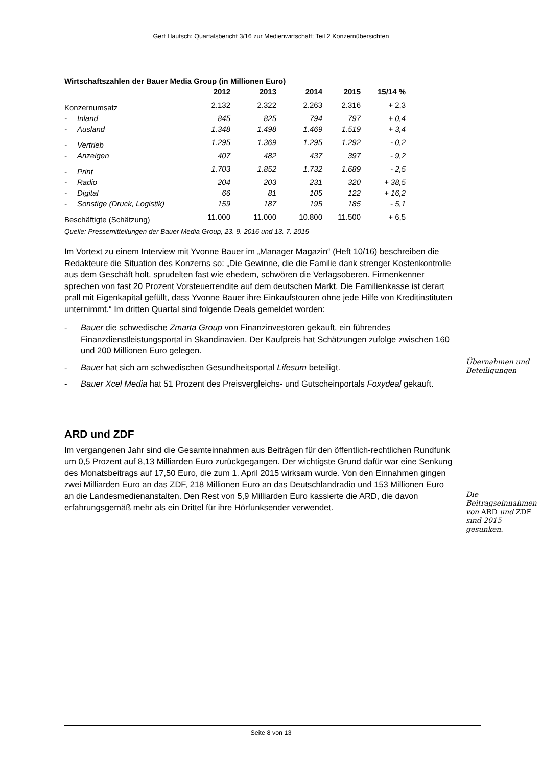Gert Hautsch: Quartalsbericht 3/16 zur Medienwirtschaft; Teil 2 Konzernübersichten
Wirtschaftszahlen der Bauer Media Group (in Millionen Euro)
| | | | 2012 | 2013 | 2014 | 2015 | 15/14 % |
| --- | --- | --- | --- | --- | --- | --- | --- |
| Konzernumsatz | | | 2.132 | 2.322 | 2.263 | 2.316 | + 2,3 |
| - | Inland | | 845 | 825 | 794 | 797 | + 0,4 |
| - | Ausland | | 1.348 | 1.498 | 1.469 | 1.519 | + 3,4 |
| - | Vertrieb | | 1.295 | 1.369 | 1.295 | 1.292 | - 0,2 |
| - | Anzeigen | | 407 | 482 | 437 | 397 | - 9,2 |
| - | Print | | 1.703 | 1.852 | 1.732 | 1.689 | - 2,5 |
| - | Radio | | 204 | 203 | 231 | 320 | + 38,5 |
| - | Digital | | 66 | 81 | 105 | 122 | + 16,2 |
| - | Sonstige (Druck, Logistik) | | 159 | 187 | 195 | 185 | - 5,1 |
| Beschäftigte (Schätzung) | | | 11.000 | 11.000 | 10.800 | 11.500 | + 6,5 |
Quelle: Pressemitteilungen der Bauer Media Group, 23. 9. 2016 und 13. 7. 2015
Im Vortext zu einem Interview mit Yvonne Bauer im „Manager Magazin“ (Heft 10/16) beschreiben die Redakteure die Situation des Konzerns so: „Die Gewinne, die die Familie dank strenger Kostenkontrolle aus dem Geschäft holt, sprudelten fast wie ehedem, schwören die Verlagsoberen. Firmenkenner sprechen von fast 20 Prozent Vorsteuerrendite auf dem deutschen Markt. Die Familienkasse ist derart prall mit Eigenkapital gefüllt, dass Yvonne Bauer ihre Einkaufstouren ohne jede Hilfe von Kreditinstituten unternimmt.“ Im dritten Quartal sind folgende Deals gemeldet worden:
- Bauer die schwedische Zmarta Group von Finanzinvestoren gekauft, ein führendes Finanzdienstleistungsportal in Skandinavien. Der Kaufpreis hat Schätzungen zufolge zwischen 160 und 200 Millionen Euro gelegen.
- Bauer hat sich am schwedischen Gesundheitsportal Lifesum beteiligt.
- Bauer Xcel Media hat 51 Prozent des Preisvergleichs- und Gutscheinportals Foxydeal gekauft.
ARD und ZDF
Im vergangenen Jahr sind die Gesamteinnahmen aus Beiträgen für den öffentlich-rechtlichen Rundfunk um 0,5 Prozent auf 8,13 Milliarden Euro zurückgegangen. Der wichtigste Grund dafür war eine Senkung des Monatsbeitrags auf 17,50 Euro, die zum 1. April 2015 wirksam wurde. Von den Einnahmen gingen zwei Milliarden Euro an das ZDF, 218 Millionen Euro an das Deutschlandradio und 153 Millionen Euro an die Landesmedienanstalten. Den Rest von 5,9 Milliarden Euro kassierte die ARD, die davon erfahrungsgemäß mehr als ein Drittel für ihre Hörfunksender verwendet.
Übernahmen und Beteiligungen
Die Beitragseinnahmen von ARD und ZDF sind 2015 gesunken.
Seite 8 von 13